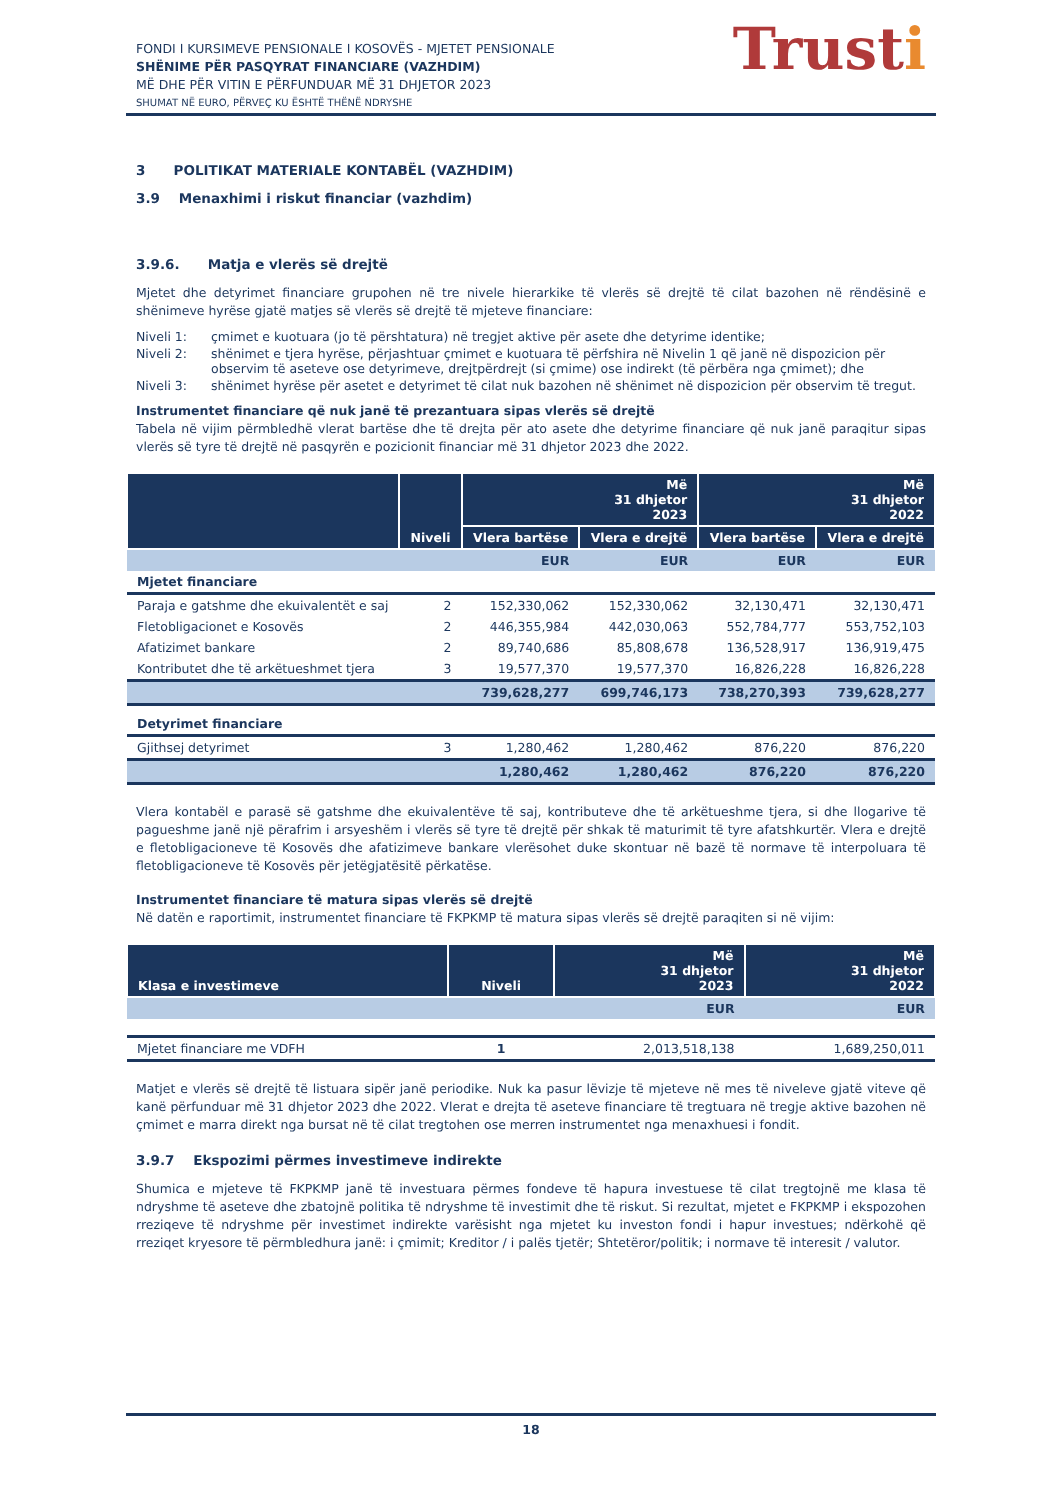Trusti
FONDI I KURSIMEVE PENSIONALE I KOSOVËS - MJETET PENSIONALE
SHËNIME PËR PASQYRAT FINANCIARE (VAZHDIM)
MË DHE PËR VITIN E PËRFUNDUAR MË 31 DHJETOR 2023
SHUMAT NË EURO, PËRVEÇ KU ËSHTË THËNË NDRYSHE
3 POLITIKAT MATERIALE KONTABËL (VAZHDIM)
3.9 Menaxhimi i riskut financiar (vazhdim)
3.9.6. Matja e vlerës së drejtë
Mjetet dhe detyrimet financiare grupohen në tre nivele hierarkike të vlerës së drejtë të cilat bazohen në rëndësinë e shënimeve hyrëse gjatë matjes së vlerës së drejtë të mjeteve financiare:
| Niveli 1: | çmimet e kuotuara (jo të përshtatura) në tregjet aktive për asete dhe detyrime identike; |
| Niveli 2: | shënimet e tjera hyrëse, përjashtuar çmimet e kuotuara të përfshira në Nivelin 1 që janë në dispozicion për observim të aseteve ose detyrimeve, drejtpërdrejt (si çmime) ose indirekt (të përbëra nga çmimet); dhe |
| Niveli 3: | shënimet hyrëse për asetet e detyrimet të cilat nuk bazohen në shënimet në dispozicion për observim të tregut. |
Instrumentet financiare që nuk janë të prezantuara sipas vlerës së drejtë
Tabela në vijim përmbledhë vlerat bartëse dhe të drejta për ato asete dhe detyrime financiare që nuk janë paraqitur sipas vlerës së tyre të drejtë në pasqyrën e pozicionit financiar më 31 dhjetor 2023 dhe 2022.
| | Niveli | Më 31 dhjetor 2023 | | Më 31 dhjetor 2022 | |
| --- | --- | --- | --- | --- | --- |
| | | Vlera bartëse | Vlera e drejtë | Vlera bartëse | Vlera e drejtë |
| | | EUR | EUR | EUR | EUR |
| Mjetet financiare | | | | | |
| Paraja e gatshme dhe ekuivalentët e saj | 2 | 152,330,062 | 152,330,062 | 32,130,471 | 32,130,471 |
| Fletobligacionet e Kosovës | 2 | 446,355,984 | 442,030,063 | 552,784,777 | 553,752,103 |
| Afatizimet bankare | 2 | 89,740,686 | 85,808,678 | 136,528,917 | 136,919,475 |
| Kontributet dhe të arkëtueshmet tjera | 3 | 19,577,370 | 19,577,370 | 16,826,228 | 16,826,228 |
| | | 739,628,277 | 699,746,173 | 738,270,393 | 739,628,277 |
| Detyrimet financiare | | | | | |
| Gjithsej detyrimet | 3 | 1,280,462 | 1,280,462 | 876,220 | 876,220 |
| | | 1,280,462 | 1,280,462 | 876,220 | 876,220 |
Vlera kontabël e parasë së gatshme dhe ekuivalentëve të saj, kontributeve dhe të arkëtueshme tjera, si dhe llogarive të pagueshme janë një përafrim i arsyeshëm i vlerës së tyre të drejtë për shkak të maturimit të tyre afatshkurtër. Vlera e drejtë e fletobligacioneve të Kosovës dhe afatizimeve bankare vlerësohet duke skontuar në bazë të normave të interpoluara të fletobligacioneve të Kosovës për jetëgjatësitë përkatëse.
Instrumentet financiare të matura sipas vlerës së drejtë
Në datën e raportimit, instrumentet financiare të FKPKMP të matura sipas vlerës së drejtë paraqiten si në vijim:
| Klasa e investimeve | Niveli | Më 31 dhjetor 2023 | Më 31 dhjetor 2022 |
| --- | --- | --- | --- |
| | | EUR | EUR |
| Mjetet financiare me VDFH | 1 | 2,013,518,138 | 1,689,250,011 |
Matjet e vlerës së drejtë të listuara sipër janë periodike. Nuk ka pasur lëvizje të mjeteve në mes të niveleve gjatë viteve që kanë përfunduar më 31 dhjetor 2023 dhe 2022. Vlerat e drejta të aseteve financiare të tregtuara në tregje aktive bazohen në çmimet e marra direkt nga bursat në të cilat tregtohen ose merren instrumentet nga menaxhuesi i fondit.
3.9.7 Ekspozimi përmes investimeve indirekte
Shumica e mjeteve të FKPKMP janë të investuara përmes fondeve të hapura investuese të cilat tregtojnë me klasa të ndryshme të aseteve dhe zbatojnë politika të ndryshme të investimit dhe të riskut. Si rezultat, mjetet e FKPKMP i ekspozohen rreziqeve të ndryshme për investimet indirekte varësisht nga mjetet ku investon fondi i hapur investues; ndërkohë që rreziqet kryesore të përmbledhura janë: i çmimit; Kreditor / i palës tjetër; Shtetëror/politik; i normave të interesit / valutor.
18